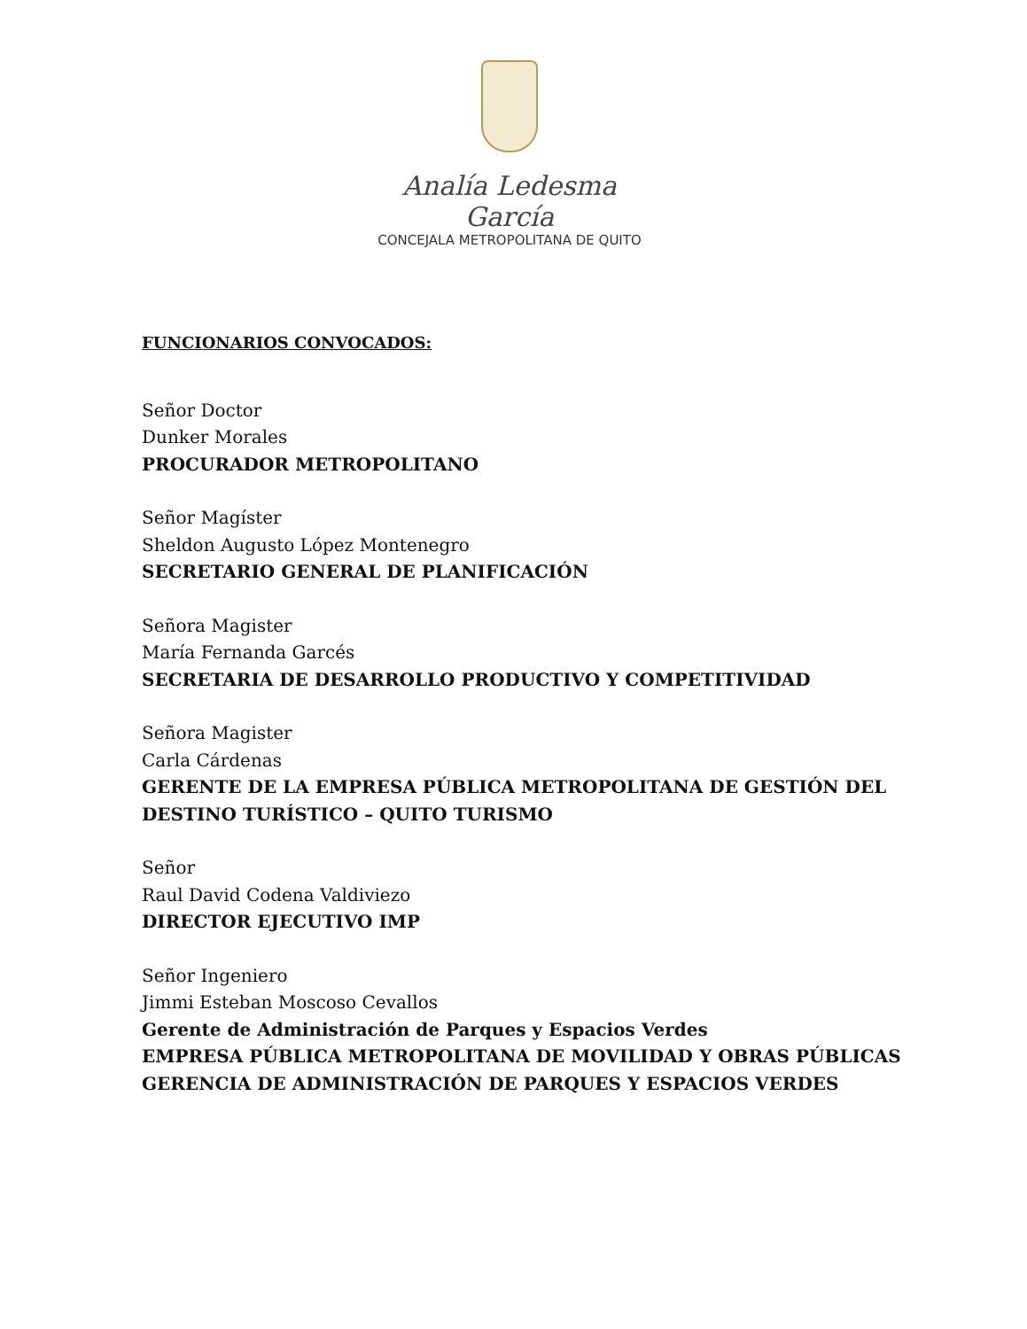Analía Ledesma García
CONCEJALA METROPOLITANA DE QUITO
FUNCIONARIOS CONVOCADOS:
Señor Doctor
Dunker Morales
PROCURADOR METROPOLITANO
Señor Magíster
Sheldon Augusto López Montenegro
SECRETARIO GENERAL DE PLANIFICACIÓN
Señora Magister
María Fernanda Garcés
SECRETARIA DE DESARROLLO PRODUCTIVO Y COMPETITIVIDAD
Señora Magister
Carla Cárdenas
GERENTE DE LA EMPRESA PÚBLICA METROPOLITANA DE GESTIÓN DEL DESTINO TURÍSTICO – QUITO TURISMO
Señor
Raul David Codena Valdiviezo
DIRECTOR EJECUTIVO IMP
Señor Ingeniero
Jimmi Esteban Moscoso Cevallos
Gerente de Administración de Parques y Espacios Verdes
EMPRESA PÚBLICA METROPOLITANA DE MOVILIDAD Y OBRAS PÚBLICAS
GERENCIA DE ADMINISTRACIÓN DE PARQUES Y ESPACIOS VERDES